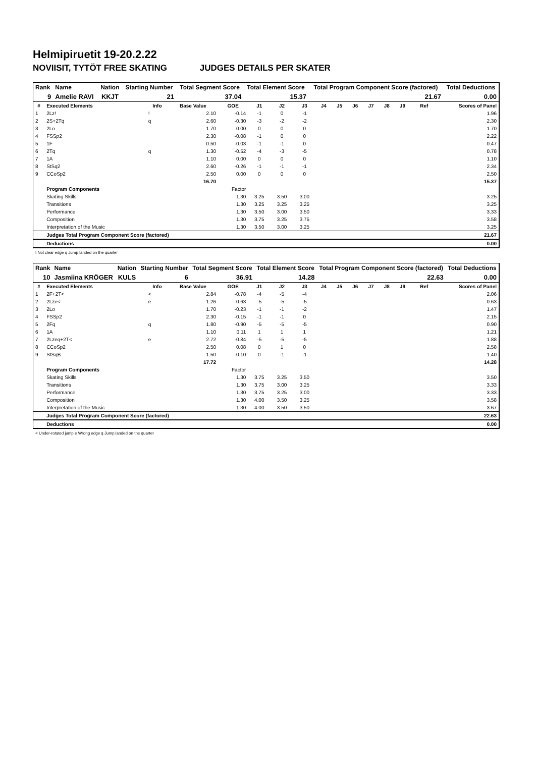Helmipiruetit 19-20.2.22
NOVIISIT, TYTÖT FREE SKATING JUDGES DETAILS PER SKATER
| Rank | Name | Nation | Starting Number | Total Segment Score | Total Element Score | Total Program Component Score (factored) | Total Deductions |
| --- | --- | --- | --- | --- | --- | --- | --- |
| 9 | Amelie RAVI | KKJT | 21 | 37.04 | 15.37 | 21.67 | 0.00 |
| # | Executed Elements | Info | Base Value | GOE | J1 | J2 | J3 | J4 | J5 | J6 | J7 | J8 | J9 | Ref | Scores of Panel |
| --- | --- | --- | --- | --- | --- | --- | --- | --- | --- | --- | --- | --- | --- | --- | --- |
| 1 | 2Lz! | ! | 2.10 | -0.14 | -1 | 0 | -1 | | | | | | | | 1.96 |
| 2 | 2S+2Tq | q | 2.60 | -0.30 | -3 | -2 | -2 | | | | | | | | 2.30 |
| 3 | 2Lo | | 1.70 | 0.00 | 0 | 0 | 0 | | | | | | | | 1.70 |
| 4 | FSSp2 | | 2.30 | -0.08 | -1 | 0 | 0 | | | | | | | | 2.22 |
| 5 | 1F | | 0.50 | -0.03 | -1 | -1 | 0 | | | | | | | | 0.47 |
| 6 | 2Tq | q | 1.30 | -0.52 | -4 | -3 | -5 | | | | | | | | 0.78 |
| 7 | 1A | | 1.10 | 0.00 | 0 | 0 | 0 | | | | | | | | 1.10 |
| 8 | StSq2 | | 2.60 | -0.26 | -1 | -1 | -1 | | | | | | | | 2.34 |
| 9 | CCoSp2 | | 2.50 | 0.00 | 0 | 0 | 0 | | | | | | | | 2.50 |
| | | | 16.70 | | | | | | | | | | | | 15.37 |
| | Program Components | | | Factor | | | | | | | | | | | |
| | Skating Skills | | | 1.30 | 3.25 | 3.50 | 3.00 | | | | | | | | 3.25 |
| | Transitions | | | 1.30 | 3.25 | 3.25 | 3.25 | | | | | | | | 3.25 |
| | Performance | | | 1.30 | 3.50 | 3.00 | 3.50 | | | | | | | | 3.33 |
| | Composition | | | 1.30 | 3.75 | 3.25 | 3.75 | | | | | | | | 3.58 |
| | Interpretation of the Music | | | 1.30 | 3.50 | 3.00 | 3.25 | | | | | | | | 3.25 |
| | Judges Total Program Component Score (factored) | | | | | | | | | | | | | | 21.67 |
| | Deductions | | | | | | | | | | | | | | 0.00 |
! Not clear edge q Jump landed on the quarter
| Rank | Name | Nation | Starting Number | Total Segment Score | Total Element Score | Total Program Component Score (factored) | Total Deductions |
| --- | --- | --- | --- | --- | --- | --- | --- |
| 10 | Jasmiina KRÖGER | KULS | 6 | 36.91 | 14.28 | 22.63 | 0.00 |
| # | Executed Elements | Info | Base Value | GOE | J1 | J2 | J3 | J4 | J5 | J6 | J7 | J8 | J9 | Ref | Scores of Panel |
| --- | --- | --- | --- | --- | --- | --- | --- | --- | --- | --- | --- | --- | --- | --- | --- |
| 1 | 2F+2T< | < | 2.84 | -0.78 | -4 | -5 | -4 | | | | | | | | 2.06 |
| 2 | 2Lze< | e | 1.26 | -0.63 | -5 | -5 | -5 | | | | | | | | 0.63 |
| 3 | 2Lo | | 1.70 | -0.23 | -1 | -1 | -2 | | | | | | | | 1.47 |
| 4 | FSSp2 | | 2.30 | -0.15 | -1 | -1 | 0 | | | | | | | | 2.15 |
| 5 | 2Fq | q | 1.80 | -0.90 | -5 | -5 | -5 | | | | | | | | 0.90 |
| 6 | 1A | | 1.10 | 0.11 | 1 | 1 | 1 | | | | | | | | 1.21 |
| 7 | 2Lzeq+2T< | e | 2.72 | -0.84 | -5 | -5 | -5 | | | | | | | | 1.88 |
| 8 | CCoSp2 | | 2.50 | 0.08 | 0 | 1 | 0 | | | | | | | | 2.58 |
| 9 | StSqB | | 1.50 | -0.10 | 0 | -1 | -1 | | | | | | | | 1.40 |
| | | | 17.72 | | | | | | | | | | | | 14.28 |
| | Program Components | | | Factor | | | | | | | | | | | |
| | Skating Skills | | | 1.30 | 3.75 | 3.25 | 3.50 | | | | | | | | 3.50 |
| | Transitions | | | 1.30 | 3.75 | 3.00 | 3.25 | | | | | | | | 3.33 |
| | Performance | | | 1.30 | 3.75 | 3.25 | 3.00 | | | | | | | | 3.33 |
| | Composition | | | 1.30 | 4.00 | 3.50 | 3.25 | | | | | | | | 3.58 |
| | Interpretation of the Music | | | 1.30 | 4.00 | 3.50 | 3.50 | | | | | | | | 3.67 |
| | Judges Total Program Component Score (factored) | | | | | | | | | | | | | | 22.63 |
| | Deductions | | | | | | | | | | | | | | 0.00 |
< Under-rotated jump e Wrong edge q Jump landed on the quarter